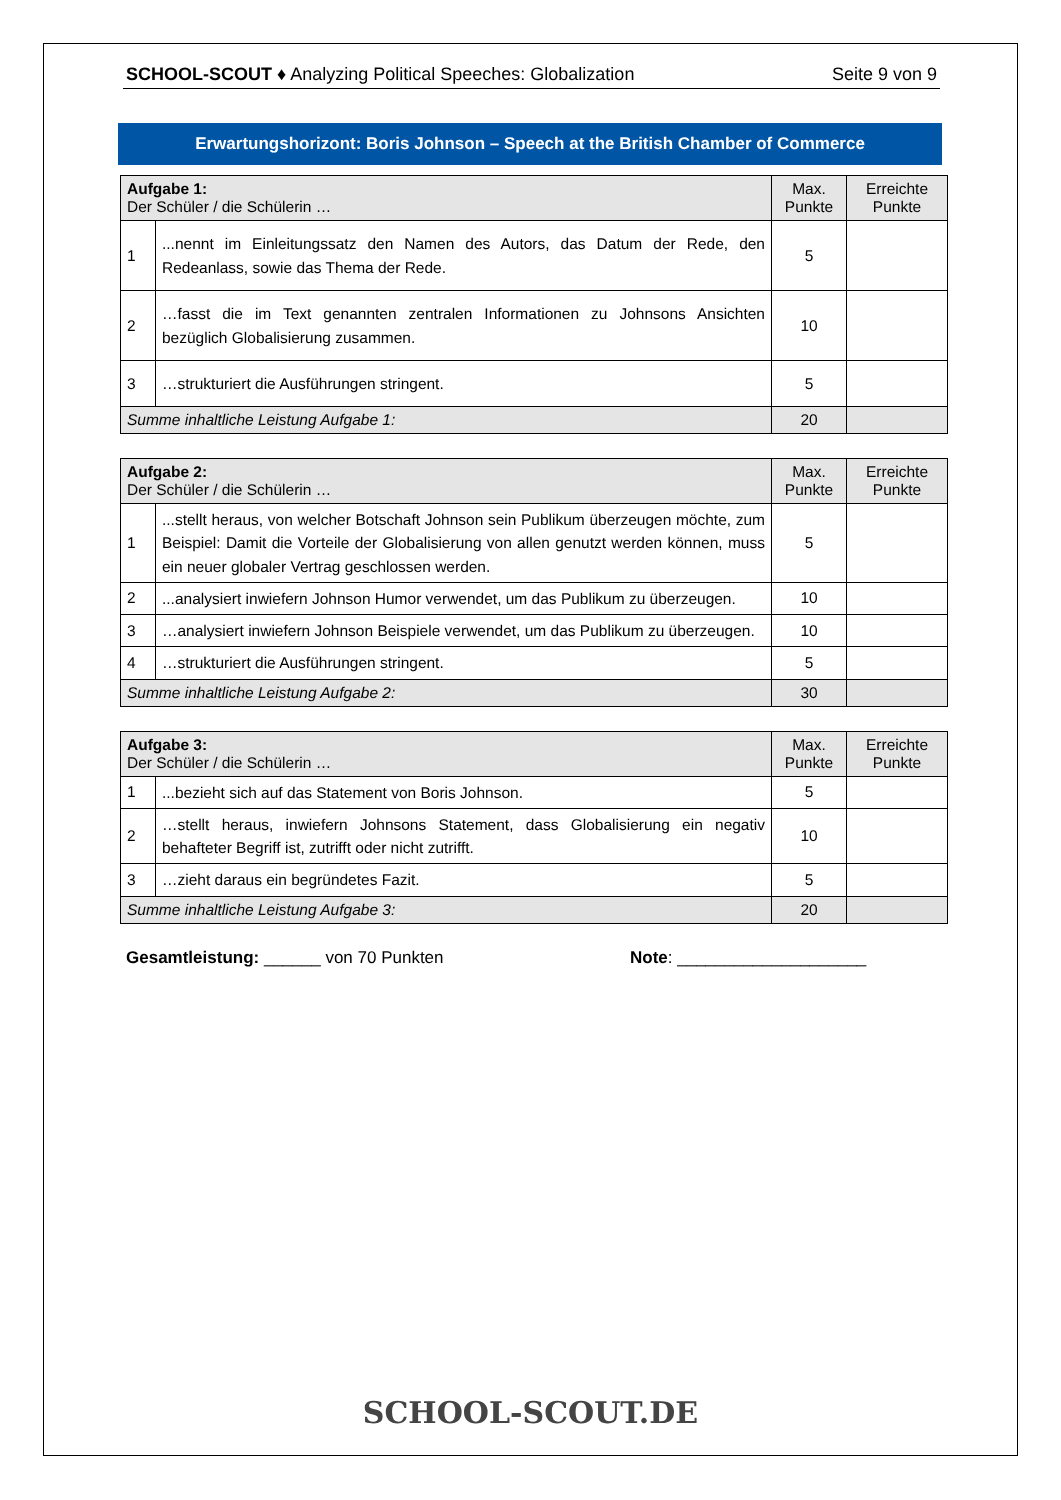SCHOOL-SCOUT ♦ Analyzing Political Speeches: Globalization Seite 9 von 9
Erwartungshorizont: Boris Johnson – Speech at the British Chamber of Commerce
| Aufgabe 1: Der Schüler / die Schülerin … | | Max. Punkte | Erreichte Punkte |
| --- | --- | --- | --- |
| 1 | ...nennt im Einleitungssatz den Namen des Autors, das Datum der Rede, den Redeanlass, sowie das Thema der Rede. | 5 | |
| 2 | …fasst die im Text genannten zentralen Informationen zu Johnsons Ansichten bezüglich Globalisierung zusammen. | 10 | |
| 3 | …strukturiert die Ausführungen stringent. | 5 | |
| Summe inhaltliche Leistung Aufgabe 1: | | 20 | |
| Aufgabe 2: Der Schüler / die Schülerin … | | Max. Punkte | Erreichte Punkte |
| --- | --- | --- | --- |
| 1 | ...stellt heraus, von welcher Botschaft Johnson sein Publikum überzeugen möchte, zum Beispiel: Damit die Vorteile der Globalisierung von allen genutzt werden können, muss ein neuer globaler Vertrag geschlossen werden. | 5 | |
| 2 | ...analysiert inwiefern Johnson Humor verwendet, um das Publikum zu überzeugen. | 10 | |
| 3 | …analysiert inwiefern Johnson Beispiele verwendet, um das Publikum zu überzeugen. | 10 | |
| 4 | …strukturiert die Ausführungen stringent. | 5 | |
| Summe inhaltliche Leistung Aufgabe 2: | | 30 | |
| Aufgabe 3: Der Schüler / die Schülerin … | | Max. Punkte | Erreichte Punkte |
| --- | --- | --- | --- |
| 1 | ...bezieht sich auf das Statement von Boris Johnson. | 5 | |
| 2 | …stellt heraus, inwiefern Johnsons Statement, dass Globalisierung ein negativ behafteter Begriff ist, zutrifft oder nicht zutrifft. | 10 | |
| 3 | …zieht daraus ein begründetes Fazit. | 5 | |
| Summe inhaltliche Leistung Aufgabe 3: | | 20 | |
Gesamtleistung: ______ von 70 Punkten Note: ____________________
SCHOOL-SCOUT.DE